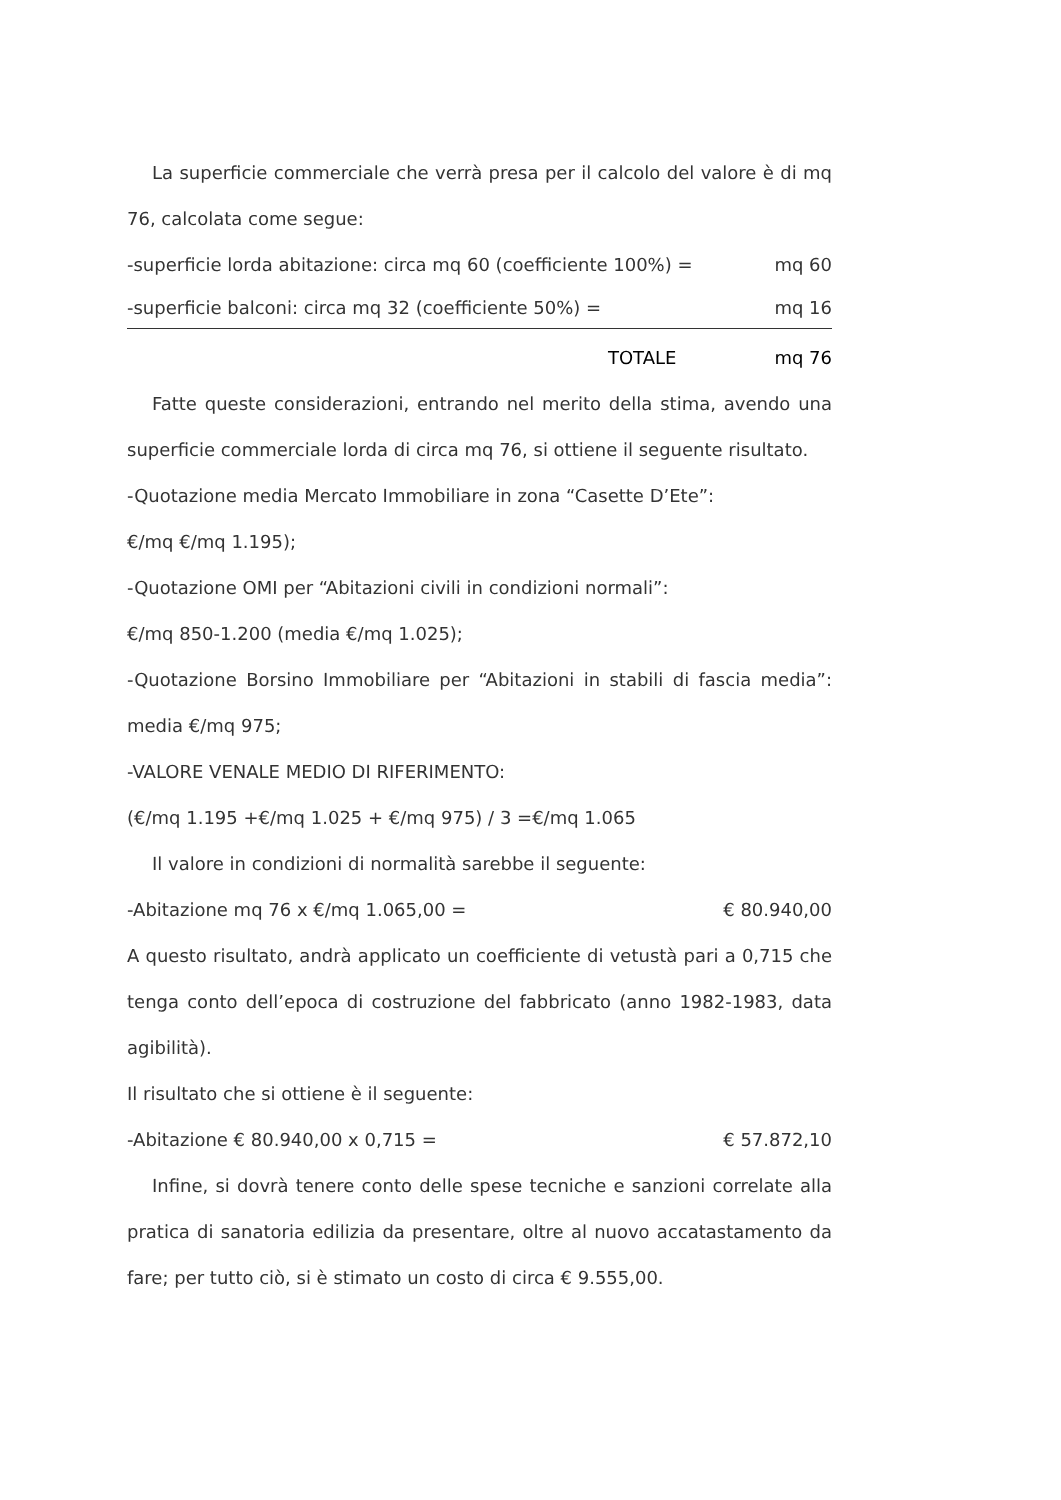La superficie commerciale che verrà presa per il calcolo del valore è di mq 76, calcolata come segue:
-superficie lorda abitazione: circa mq 60 (coefficiente 100%) = mq 60
-superficie balconi: circa mq 32 (coefficiente 50%) = mq 16
TOTALE mq 76
Fatte queste considerazioni, entrando nel merito della stima, avendo una superficie commerciale lorda di circa mq 76, si ottiene il seguente risultato.
-Quotazione media Mercato Immobiliare in zona “Casette D’Ete”:
€/mq €/mq 1.195);
-Quotazione OMI per “Abitazioni civili in condizioni normali”:
€/mq 850-1.200 (media €/mq 1.025);
-Quotazione Borsino Immobiliare per “Abitazioni in stabili di fascia media”: media €/mq 975;
-VALORE VENALE MEDIO DI RIFERIMENTO:
(€/mq 1.195 +€/mq 1.025 + €/mq 975) / 3 =€/mq 1.065
Il valore in condizioni di normalità sarebbe il seguente:
-Abitazione mq 76 x €/mq 1.065,00 = € 80.940,00
A questo risultato, andrà applicato un coefficiente di vetustà pari a 0,715 che tenga conto dell’epoca di costruzione del fabbricato (anno 1982-1983, data agibilità).
Il risultato che si ottiene è il seguente:
-Abitazione € 80.940,00 x 0,715 = € 57.872,10
Infine, si dovrà tenere conto delle spese tecniche e sanzioni correlate alla pratica di sanatoria edilizia da presentare, oltre al nuovo accatastamento da fare; per tutto ciò, si è stimato un costo di circa € 9.555,00.